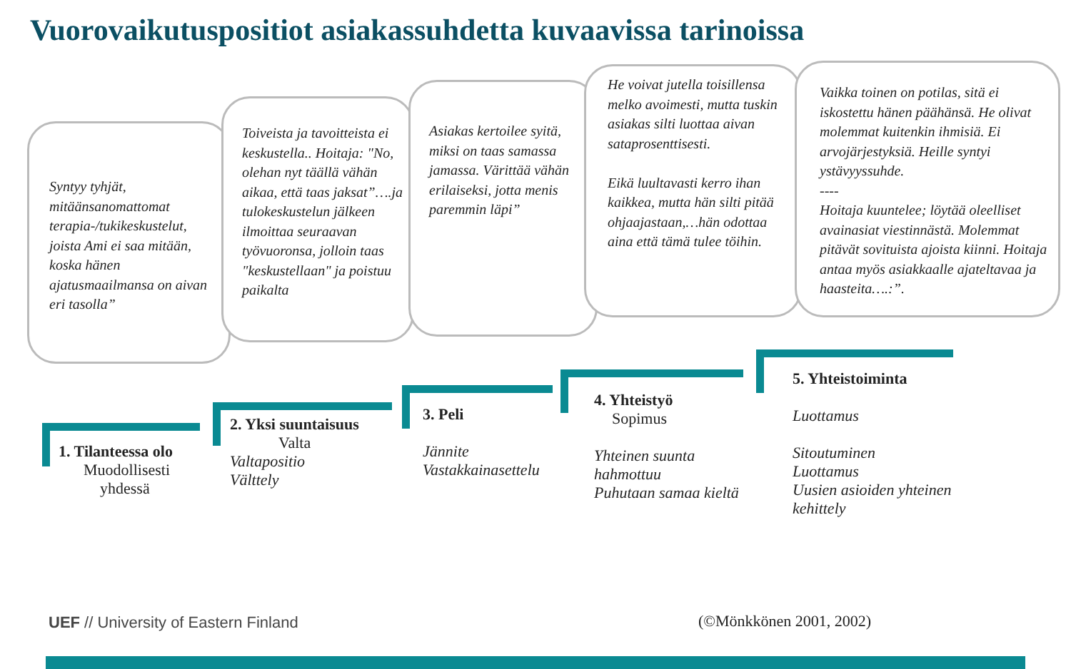Vuorovaikutuspositiot asiakassuhdetta kuvaavissa tarinoissa
Syntyy tyhjät, mitäänsanomattomat terapia-/tukikeskustelut, joista Ami ei saa mitään, koska hänen ajatusmaailmansa on aivan eri tasolla”
Toiveista ja tavoitteista ei keskustella.. Hoitaja: "No, olehan nyt täällä vähän aikaa, että taas jaksat”….ja tulokeskustelun jälkeen ilmoittaa seuraavan työvuoronsa, jolloin taas "keskustellaan" ja poistuu paikalta
Asiakas kertoilee syitä, miksi on taas samassa jamassa. Värittää vähän erilaiseksi, jotta menis paremmin läpi”
He voivat jutella toisillensa melko avoimesti, mutta tuskin asiakas silti luottaa aivan sataprosenttisesti.
Eikä luultavasti kerro ihan kaikkea, mutta hän silti pitää ohjaajastaan,…hän odottaa aina että tämä tulee töihin.
Vaikka toinen on potilas, sitä ei iskostettu hänen päähänsä. He olivat molemmat kuitenkin ihmisiä. Ei arvojärjestyksiä. Heille syntyi ystävyyssuhde.
----
Hoitaja kuuntelee; löytää oleelliset avainasiat viestinnästä. Molemmat pitävät sovituista ajoista kiinni. Hoitaja antaa myös asiakkaalle ajateltavaa ja haasteita….:”.
1. Tilanteessa olo
Muodollisesti
yhdessä
2. Yksi suuntaisuus
Valta
Valtapositio
Välttely
3. Peli
Jännite
Vastakkainasettelu
4. Yhteistyö
Sopimus
Yhteinen suunta
hahmottuu
Puhutaan samaa kieltä
5. Yhteistoiminta
Luottamus
Sitoutuminen
Luottamus
Uusien asioiden yhteinen
kehittely
UEF // University of Eastern Finland
(©Mönkkönen 2001, 2002)